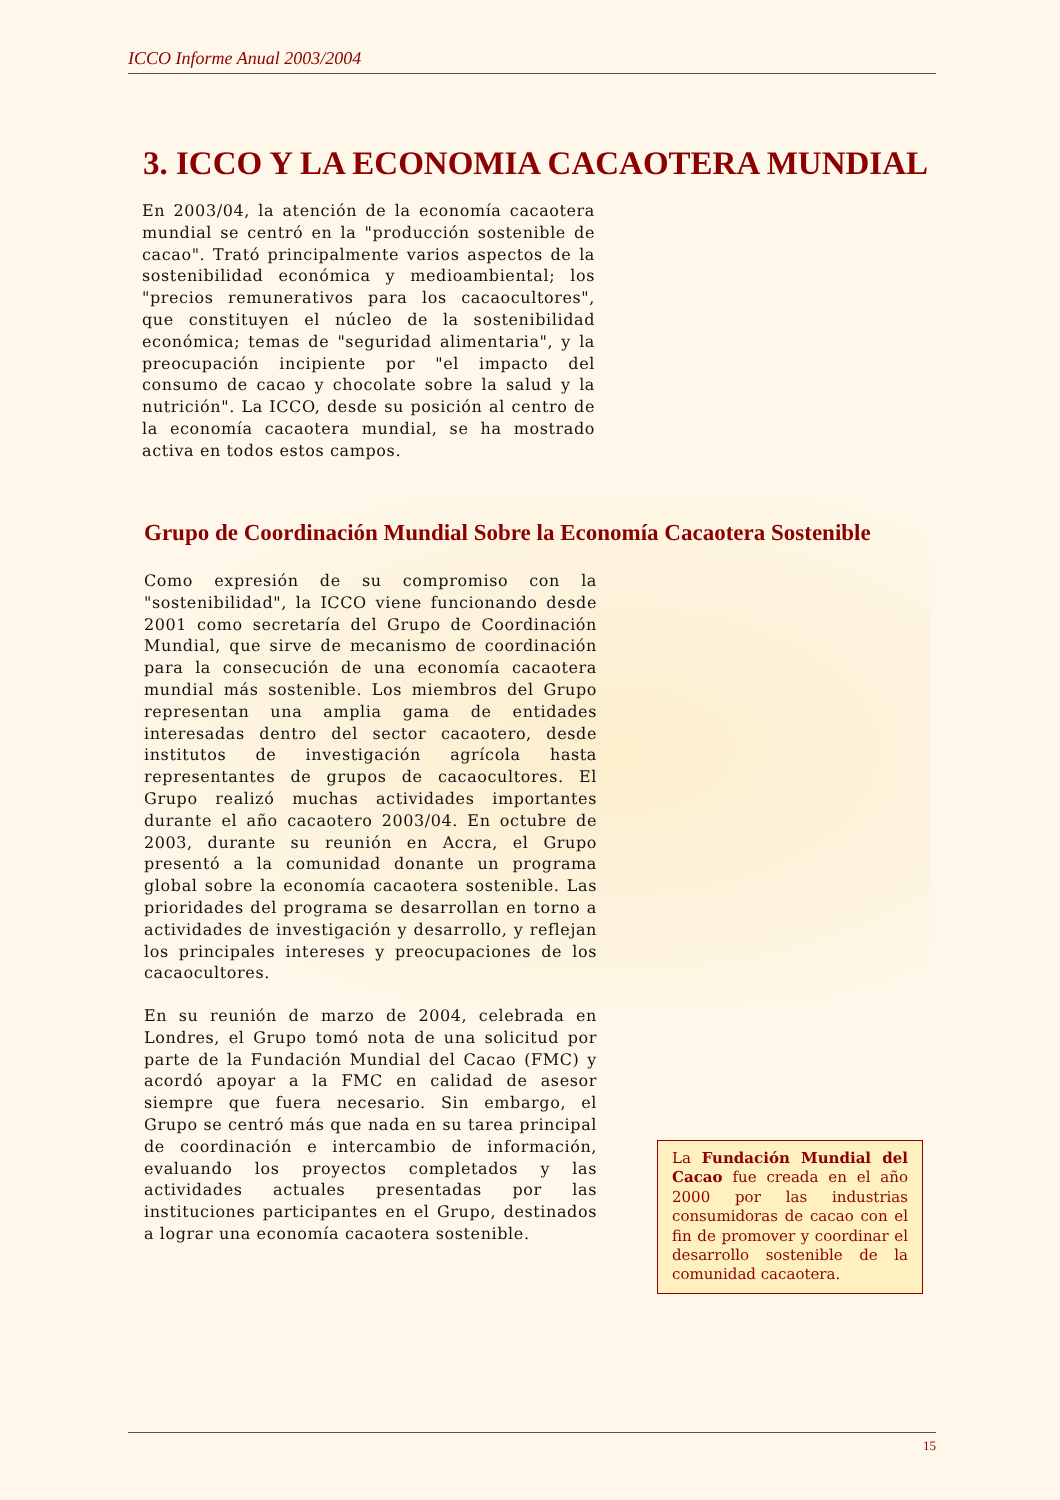ICCO Informe Anual 2003/2004
3. ICCO Y LA ECONOMIA CACAOTERA MUNDIAL
En 2003/04, la atención de la economía cacaotera mundial se centró en la "producción sostenible de cacao". Trató principalmente varios aspectos de la sostenibilidad económica y medioambiental; los "precios remunerativos para los cacaocultores", que constituyen el núcleo de la sostenibilidad económica; temas de "seguridad alimentaria", y la preocupación incipiente por "el impacto del consumo de cacao y chocolate sobre la salud y la nutrición". La ICCO, desde su posición al centro de la economía cacaotera mundial, se ha mostrado activa en todos estos campos.
Grupo de Coordinación Mundial Sobre la Economía Cacaotera Sostenible
Como expresión de su compromiso con la "sostenibilidad", la ICCO viene funcionando desde 2001 como secretaría del Grupo de Coordinación Mundial, que sirve de mecanismo de coordinación para la consecución de una economía cacaotera mundial más sostenible. Los miembros del Grupo representan una amplia gama de entidades interesadas dentro del sector cacaotero, desde institutos de investigación agrícola hasta representantes de grupos de cacaocultores. El Grupo realizó muchas actividades importantes durante el año cacaotero 2003/04. En octubre de 2003, durante su reunión en Accra, el Grupo presentó a la comunidad donante un programa global sobre la economía cacaotera sostenible. Las prioridades del programa se desarrollan en torno a actividades de investigación y desarrollo, y reflejan los principales intereses y preocupaciones de los cacaocultores.
En su reunión de marzo de 2004, celebrada en Londres, el Grupo tomó nota de una solicitud por parte de la Fundación Mundial del Cacao (FMC) y acordó apoyar a la FMC en calidad de asesor siempre que fuera necesario. Sin embargo, el Grupo se centró más que nada en su tarea principal de coordinación e intercambio de información, evaluando los proyectos completados y las actividades actuales presentadas por las instituciones participantes en el Grupo, destinados a lograr una economía cacaotera sostenible.
La Fundación Mundial del Cacao fue creada en el año 2000 por las industrias consumidoras de cacao con el fin de promover y coordinar el desarrollo sostenible de la comunidad cacaotera.
15